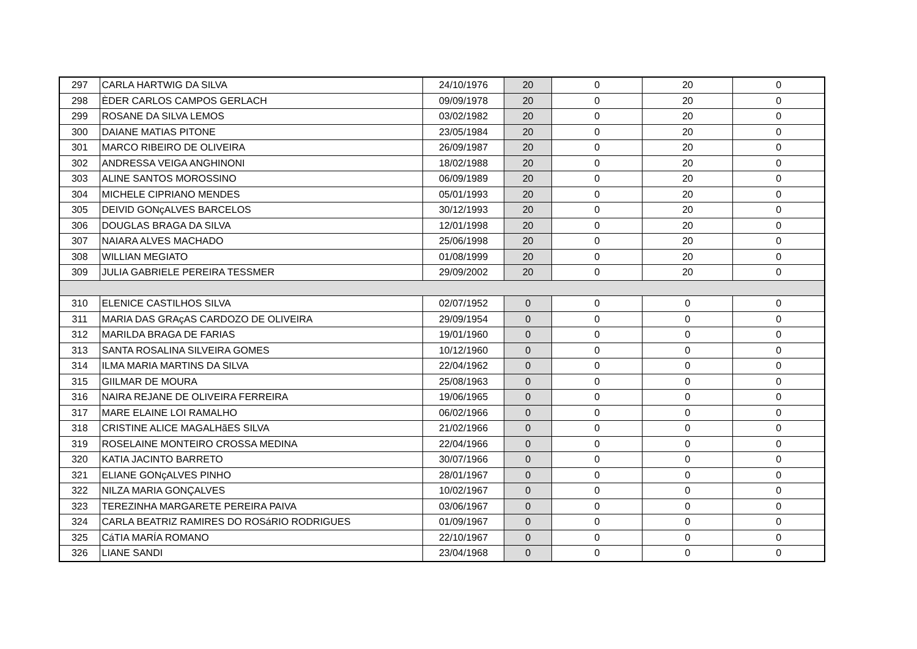| 297 | CARLA HARTWIG DA SILVA | 24/10/1976 | 20 | 0 | 20 | 0 |
| 298 | ÈDER CARLOS CAMPOS GERLACH | 09/09/1978 | 20 | 0 | 20 | 0 |
| 299 | ROSANE DA SILVA LEMOS | 03/02/1982 | 20 | 0 | 20 | 0 |
| 300 | DAIANE MATIAS PITONE | 23/05/1984 | 20 | 0 | 20 | 0 |
| 301 | MARCO RIBEIRO DE OLIVEIRA | 26/09/1987 | 20 | 0 | 20 | 0 |
| 302 | ANDRESSA VEIGA ANGHINONI | 18/02/1988 | 20 | 0 | 20 | 0 |
| 303 | ALINE SANTOS MOROSSINO | 06/09/1989 | 20 | 0 | 20 | 0 |
| 304 | MICHELE CIPRIANO MENDES | 05/01/1993 | 20 | 0 | 20 | 0 |
| 305 | DEIVID GONçALVES BARCELOS | 30/12/1993 | 20 | 0 | 20 | 0 |
| 306 | DOUGLAS BRAGA DA SILVA | 12/01/1998 | 20 | 0 | 20 | 0 |
| 307 | NAIARA ALVES MACHADO | 25/06/1998 | 20 | 0 | 20 | 0 |
| 308 | WILLIAN MEGIATO | 01/08/1999 | 20 | 0 | 20 | 0 |
| 309 | JULIA GABRIELE PEREIRA TESSMER | 29/09/2002 | 20 | 0 | 20 | 0 |
| 310 | ELENICE CASTILHOS SILVA | 02/07/1952 | 0 | 0 | 0 | 0 |
| 311 | MARIA DAS GRAçAS CARDOZO DE OLIVEIRA | 29/09/1954 | 0 | 0 | 0 | 0 |
| 312 | MARILDA BRAGA DE FARIAS | 19/01/1960 | 0 | 0 | 0 | 0 |
| 313 | SANTA ROSALINA SILVEIRA GOMES | 10/12/1960 | 0 | 0 | 0 | 0 |
| 314 | ILMA MARIA MARTINS DA SILVA | 22/04/1962 | 0 | 0 | 0 | 0 |
| 315 | GIILMAR DE MOURA | 25/08/1963 | 0 | 0 | 0 | 0 |
| 316 | NAIRA REJANE DE OLIVEIRA FERREIRA | 19/06/1965 | 0 | 0 | 0 | 0 |
| 317 | MARE ELAINE LOI RAMALHO | 06/02/1966 | 0 | 0 | 0 | 0 |
| 318 | CRISTINE ALICE MAGALHãES SILVA | 21/02/1966 | 0 | 0 | 0 | 0 |
| 319 | ROSELAINE MONTEIRO CROSSA MEDINA | 22/04/1966 | 0 | 0 | 0 | 0 |
| 320 | KATIA JACINTO BARRETO | 30/07/1966 | 0 | 0 | 0 | 0 |
| 321 | ELIANE GONçALVES PINHO | 28/01/1967 | 0 | 0 | 0 | 0 |
| 322 | NILZA MARIA GONÇALVES | 10/02/1967 | 0 | 0 | 0 | 0 |
| 323 | TEREZINHA MARGARETE PEREIRA PAIVA | 03/06/1967 | 0 | 0 | 0 | 0 |
| 324 | CARLA BEATRIZ RAMIRES DO ROSáRIO RODRIGUES | 01/09/1967 | 0 | 0 | 0 | 0 |
| 325 | CáTIA MARÍA ROMANO | 22/10/1967 | 0 | 0 | 0 | 0 |
| 326 | LIANE SANDI | 23/04/1968 | 0 | 0 | 0 | 0 |